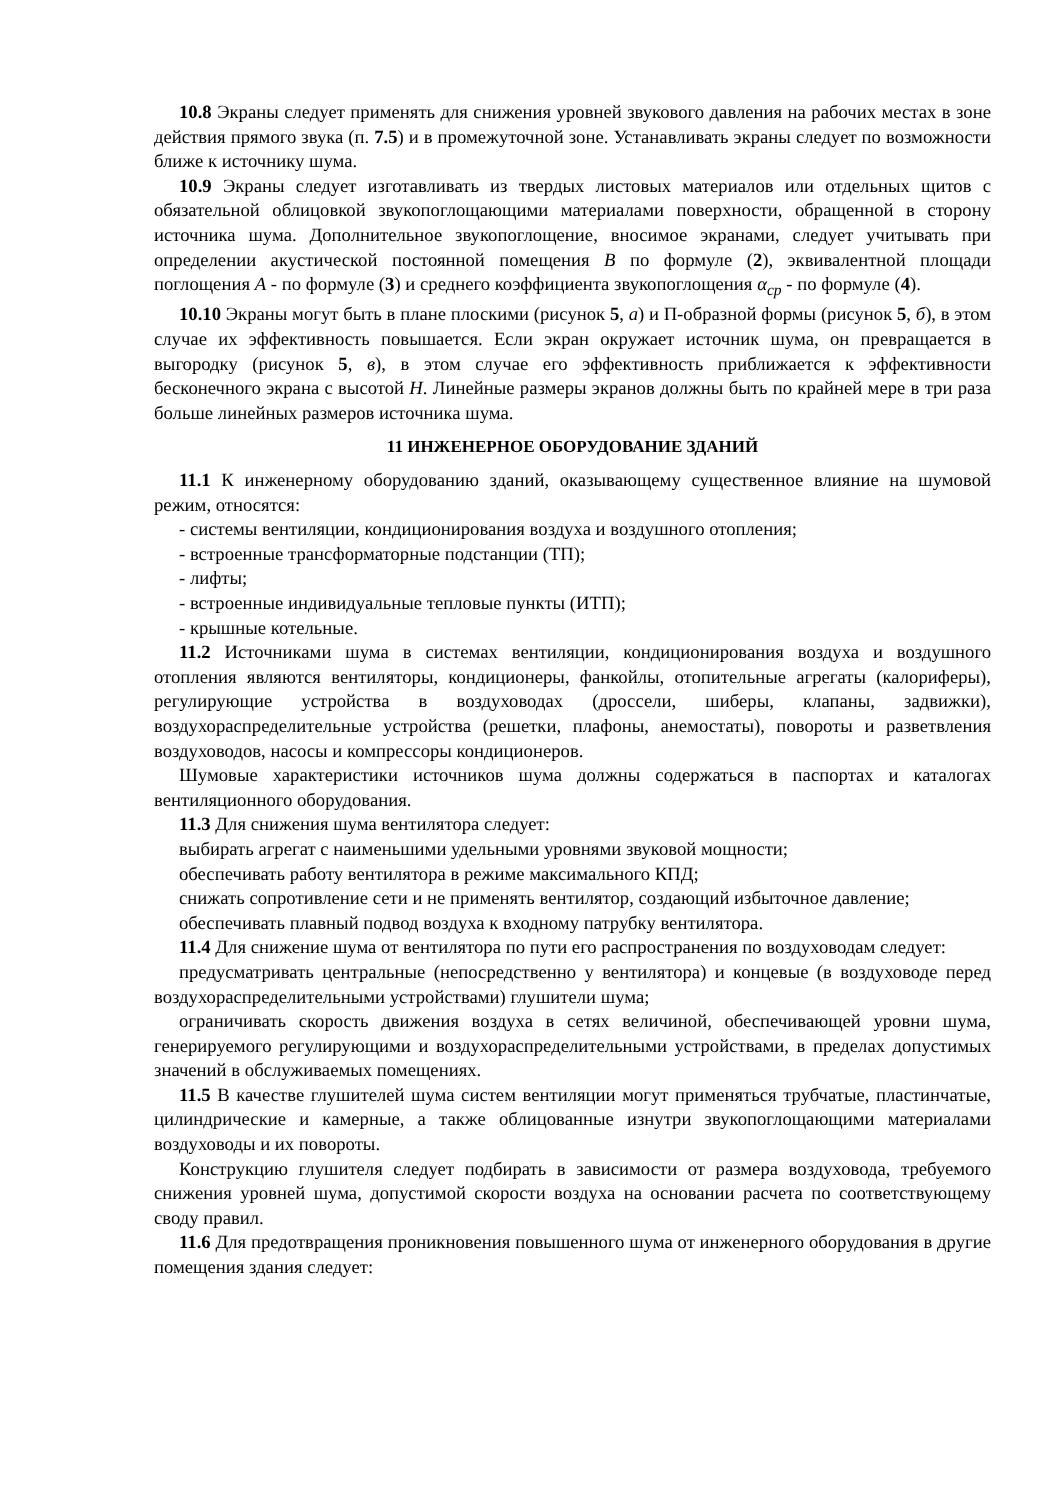10.8 Экраны следует применять для снижения уровней звукового давления на рабочих местах в зоне действия прямого звука (п. 7.5) и в промежуточной зоне. Устанавливать экраны следует по возможности ближе к источнику шума.
10.9 Экраны следует изготавливать из твердых листовых материалов или отдельных щитов с обязательной облицовкой звукопоглощающими материалами поверхности, обращенной в сторону источника шума. Дополнительное звукопоглощение, вносимое экранами, следует учитывать при определении акустической постоянной помещения B по формуле (2), эквивалентной площади поглощения A - по формуле (3) и среднего коэффициента звукопоглощения α<sub>ср</sub> - по формуле (4).
10.10 Экраны могут быть в плане плоскими (рисунок 5, а) и П-образной формы (рисунок 5, б), в этом случае их эффективность повышается. Если экран окружает источник шума, он превращается в выгородку (рисунок 5, в), в этом случае его эффективность приближается к эффективности бесконечного экрана с высотой H. Линейные размеры экранов должны быть по крайней мере в три раза больше линейных размеров источника шума.
11 ИНЖЕНЕРНОЕ ОБОРУДОВАНИЕ ЗДАНИЙ
11.1 К инженерному оборудованию зданий, оказывающему существенное влияние на шумовой режим, относятся:
- системы вентиляции, кондиционирования воздуха и воздушного отопления;
- встроенные трансформаторные подстанции (ТП);
- лифты;
- встроенные индивидуальные тепловые пункты (ИТП);
- крышные котельные.
11.2 Источниками шума в системах вентиляции, кондиционирования воздуха и воздушного отопления являются вентиляторы, кондиционеры, фанкойлы, отопительные агрегаты (калориферы), регулирующие устройства в воздуховодах (дроссели, шиберы, клапаны, задвижки), воздухораспределительные устройства (решетки, плафоны, анемостаты), повороты и разветвления воздуховодов, насосы и компрессоры кондиционеров.
Шумовые характеристики источников шума должны содержаться в паспортах и каталогах вентиляционного оборудования.
11.3 Для снижения шума вентилятора следует:
выбирать агрегат с наименьшими удельными уровнями звуковой мощности;
обеспечивать работу вентилятора в режиме максимального КПД;
снижать сопротивление сети и не применять вентилятор, создающий избыточное давление;
обеспечивать плавный подвод воздуха к входному патрубку вентилятора.
11.4 Для снижение шума от вентилятора по пути его распространения по воздуховодам следует:
предусматривать центральные (непосредственно у вентилятора) и концевые (в воздуховоде перед воздухораспределительными устройствами) глушители шума;
ограничивать скорость движения воздуха в сетях величиной, обеспечивающей уровни шума, генерируемого регулирующими и воздухораспределительными устройствами, в пределах допустимых значений в обслуживаемых помещениях.
11.5 В качестве глушителей шума систем вентиляции могут применяться трубчатые, пластинчатые, цилиндрические и камерные, а также облицованные изнутри звукопоглощающими материалами воздуховоды и их повороты.
Конструкцию глушителя следует подбирать в зависимости от размера воздуховода, требуемого снижения уровней шума, допустимой скорости воздуха на основании расчета по соответствующему своду правил.
11.6 Для предотвращения проникновения повышенного шума от инженерного оборудования в другие помещения здания следует: